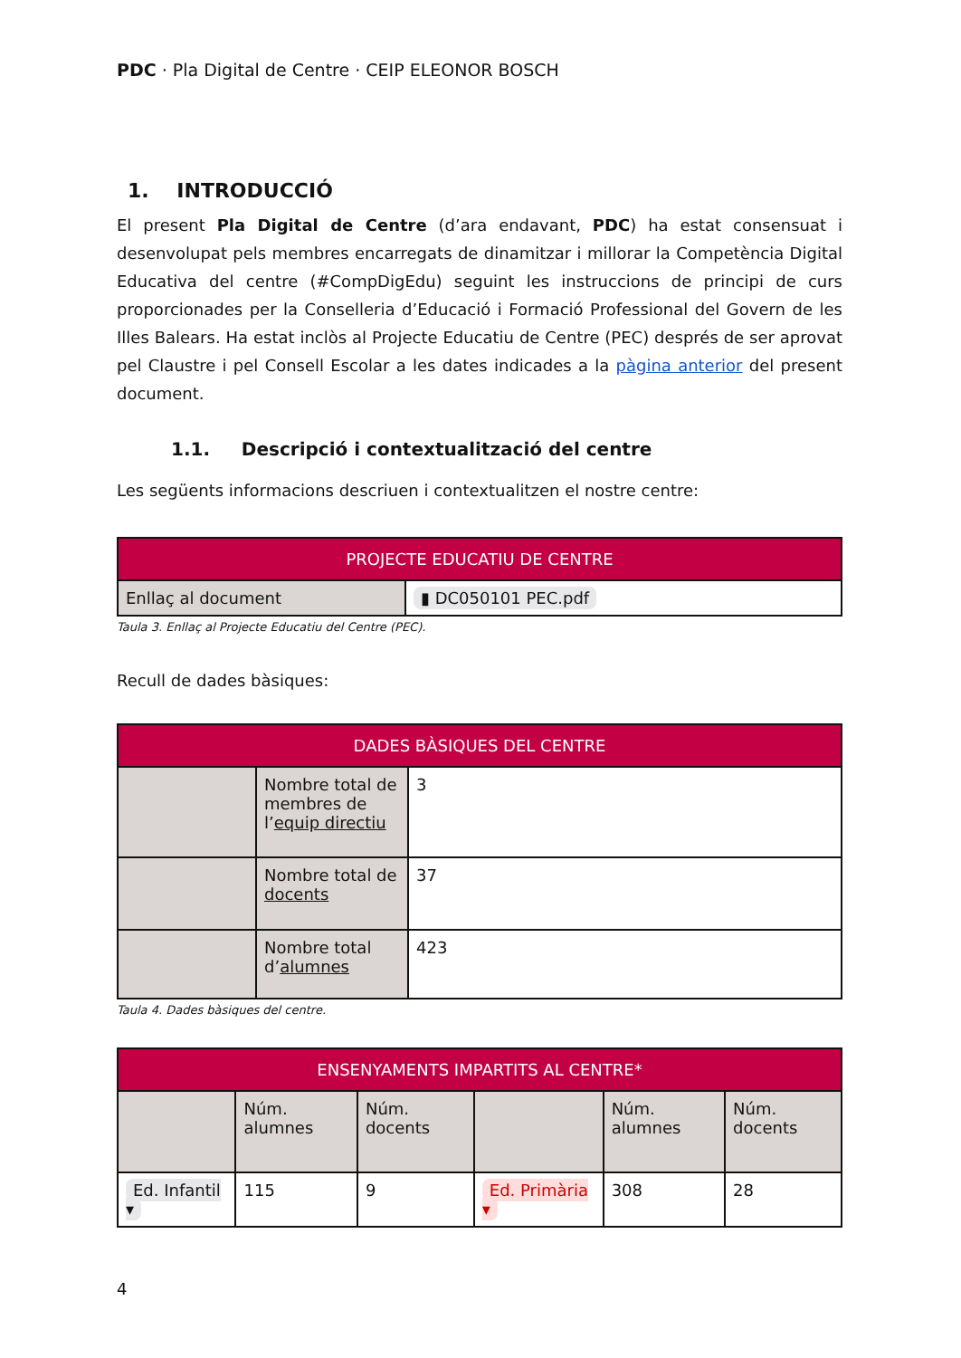PDC · Pla Digital de Centre · CEIP ELEONOR BOSCH
1. INTRODUCCIÓ
El present Pla Digital de Centre (d’ara endavant, PDC) ha estat consensuat i desenvolupat pels membres encarregats de dinamitzar i millorar la Competència Digital Educativa del centre (#CompDigEdu) seguint les instruccions de principi de curs proporcionades per la Conselleria d’Educació i Formació Professional del Govern de les Illes Balears. Ha estat inclòs al Projecte Educatiu de Centre (PEC) després de ser aprovat pel Claustre i pel Consell Escolar a les dates indicades a la pàgina anterior del present document.
1.1. Descripció i contextualització del centre
Les següents informacions descriuen i contextualitzen el nostre centre:
| PROJECTE EDUCATIU DE CENTRE | |
| --- | --- |
| Enllaç al document | ▮ DC050101 PEC.pdf |
Taula 3. Enllaç al Projecte Educatiu del Centre (PEC).
Recull de dades bàsiques:
| DADES BÀSIQUES DEL CENTRE | | |
| --- | --- | --- |
| | Nombre total de membres de l’ equip directiu | 3 |
| | Nombre total de docents | 37 |
| | Nombre total d’ alumnes | 423 |
Taula 4. Dades bàsiques del centre.
| ENSENYAMENTS IMPARTITS AL CENTRE* | | | | | |
| --- | --- | --- | --- | --- | --- |
| | Núm. alumnes | Núm. docents | | Núm. alumnes | Núm. docents |
| Ed. Infantil ▾ | 115 | 9 | Ed. Primària ▾ | 308 | 28 |
4